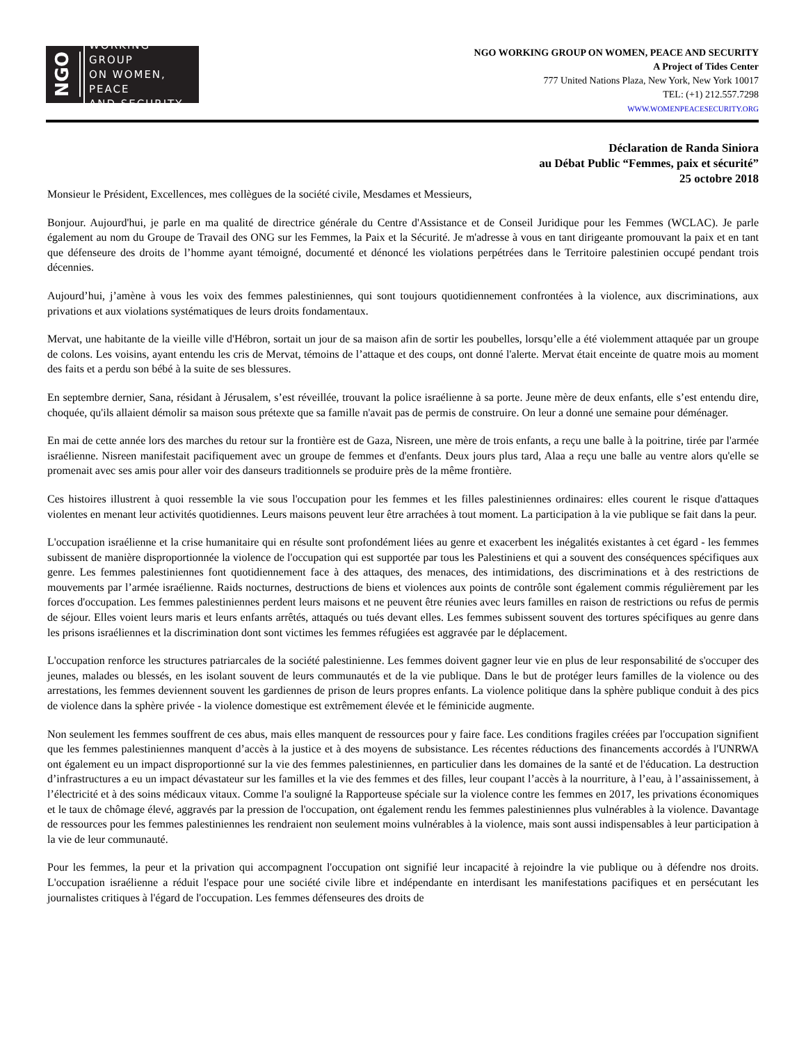NGO
WORKING GROUP
ON WOMEN, PEACE
AND SECURITY
NGO WORKING GROUP ON WOMEN, PEACE AND SECURITY
A Project of Tides Center
777 United Nations Plaza, New York, New York 10017
TEL: (+1) 212.557.7298
WWW.WOMENPEACESECURITY.ORG
Déclaration de Randa Siniora
au Débat Public “Femmes, paix et sécurité”
25 octobre 2018
Monsieur le Président, Excellences, mes collègues de la société civile, Mesdames et Messieurs,
Bonjour. Aujourd'hui, je parle en ma qualité de directrice générale du Centre d'Assistance et de Conseil Juridique pour les Femmes (WCLAC). Je parle également au nom du Groupe de Travail des ONG sur les Femmes, la Paix et la Sécurité. Je m'adresse à vous en tant dirigeante promouvant la paix et en tant que défenseure des droits de l’homme ayant témoigné, documenté et dénoncé les violations perpétrées dans le Territoire palestinien occupé pendant trois décennies.
Aujourd’hui, j’amène à vous les voix des femmes palestiniennes, qui sont toujours quotidiennement confrontées à la violence, aux discriminations, aux privations et aux violations systématiques de leurs droits fondamentaux.
Mervat, une habitante de la vieille ville d'Hébron, sortait un jour de sa maison afin de sortir les poubelles, lorsqu’elle a été violemment attaquée par un groupe de colons. Les voisins, ayant entendu les cris de Mervat, témoins de l’attaque et des coups, ont donné l'alerte. Mervat était enceinte de quatre mois au moment des faits et a perdu son bébé à la suite de ses blessures.
En septembre dernier, Sana, résidant à Jérusalem, s’est réveillée, trouvant la police israélienne à sa porte. Jeune mère de deux enfants, elle s’est entendu dire, choquée, qu'ils allaient démolir sa maison sous prétexte que sa famille n'avait pas de permis de construire. On leur a donné une semaine pour déménager.
En mai de cette année lors des marches du retour sur la frontière est de Gaza, Nisreen, une mère de trois enfants, a reçu une balle à la poitrine, tirée par l'armée israélienne. Nisreen manifestait pacifiquement avec un groupe de femmes et d'enfants. Deux jours plus tard, Alaa a reçu une balle au ventre alors qu'elle se promenait avec ses amis pour aller voir des danseurs traditionnels se produire près de la même frontière.
Ces histoires illustrent à quoi ressemble la vie sous l'occupation pour les femmes et les filles palestiniennes ordinaires: elles courent le risque d'attaques violentes en menant leur activités quotidiennes. Leurs maisons peuvent leur être arrachées à tout moment. La participation à la vie publique se fait dans la peur.
L'occupation israélienne et la crise humanitaire qui en résulte sont profondément liées au genre et exacerbent les inégalités existantes à cet égard - les femmes subissent de manière disproportionnée la violence de l'occupation qui est supportée par tous les Palestiniens et qui a souvent des conséquences spécifiques aux genre. Les femmes palestiniennes font quotidiennement face à des attaques, des menaces, des intimidations, des discriminations et à des restrictions de mouvements par l’armée israélienne. Raids nocturnes, destructions de biens et violences aux points de contrôle sont également commis régulièrement par les forces d'occupation. Les femmes palestiniennes perdent leurs maisons et ne peuvent être réunies avec leurs familles en raison de restrictions ou refus de permis de séjour. Elles voient leurs maris et leurs enfants arrêtés, attaqués ou tués devant elles. Les femmes subissent souvent des tortures spécifiques au genre dans les prisons israéliennes et la discrimination dont sont victimes les femmes réfugiées est aggravée par le déplacement.
L'occupation renforce les structures patriarcales de la société palestinienne. Les femmes doivent gagner leur vie en plus de leur responsabilité de s'occuper des jeunes, malades ou blessés, en les isolant souvent de leurs communautés et de la vie publique. Dans le but de protéger leurs familles de la violence ou des arrestations, les femmes deviennent souvent les gardiennes de prison de leurs propres enfants. La violence politique dans la sphère publique conduit à des pics de violence dans la sphère privée - la violence domestique est extrêmement élevée et le féminicide augmente.
Non seulement les femmes souffrent de ces abus, mais elles manquent de ressources pour y faire face. Les conditions fragiles créées par l'occupation signifient que les femmes palestiniennes manquent d’accès à la justice et à des moyens de subsistance. Les récentes réductions des financements accordés à l'UNRWA ont également eu un impact disproportionné sur la vie des femmes palestiniennes, en particulier dans les domaines de la santé et de l'éducation. La destruction d’infrastructures a eu un impact dévastateur sur les familles et la vie des femmes et des filles, leur coupant l’accès à la nourriture, à l’eau, à l’assainissement, à l’électricité et à des soins médicaux vitaux. Comme l'a souligné la Rapporteuse spéciale sur la violence contre les femmes en 2017, les privations économiques et le taux de chômage élevé, aggravés par la pression de l'occupation, ont également rendu les femmes palestiniennes plus vulnérables à la violence. Davantage de ressources pour les femmes palestiniennes les rendraient non seulement moins vulnérables à la violence, mais sont aussi indispensables à leur participation à la vie de leur communauté.
Pour les femmes, la peur et la privation qui accompagnent l'occupation ont signifié leur incapacité à rejoindre la vie publique ou à défendre nos droits. L'occupation israélienne a réduit l'espace pour une société civile libre et indépendante en interdisant les manifestations pacifiques et en persécutant les journalistes critiques à l'égard de l'occupation. Les femmes défenseures des droits de